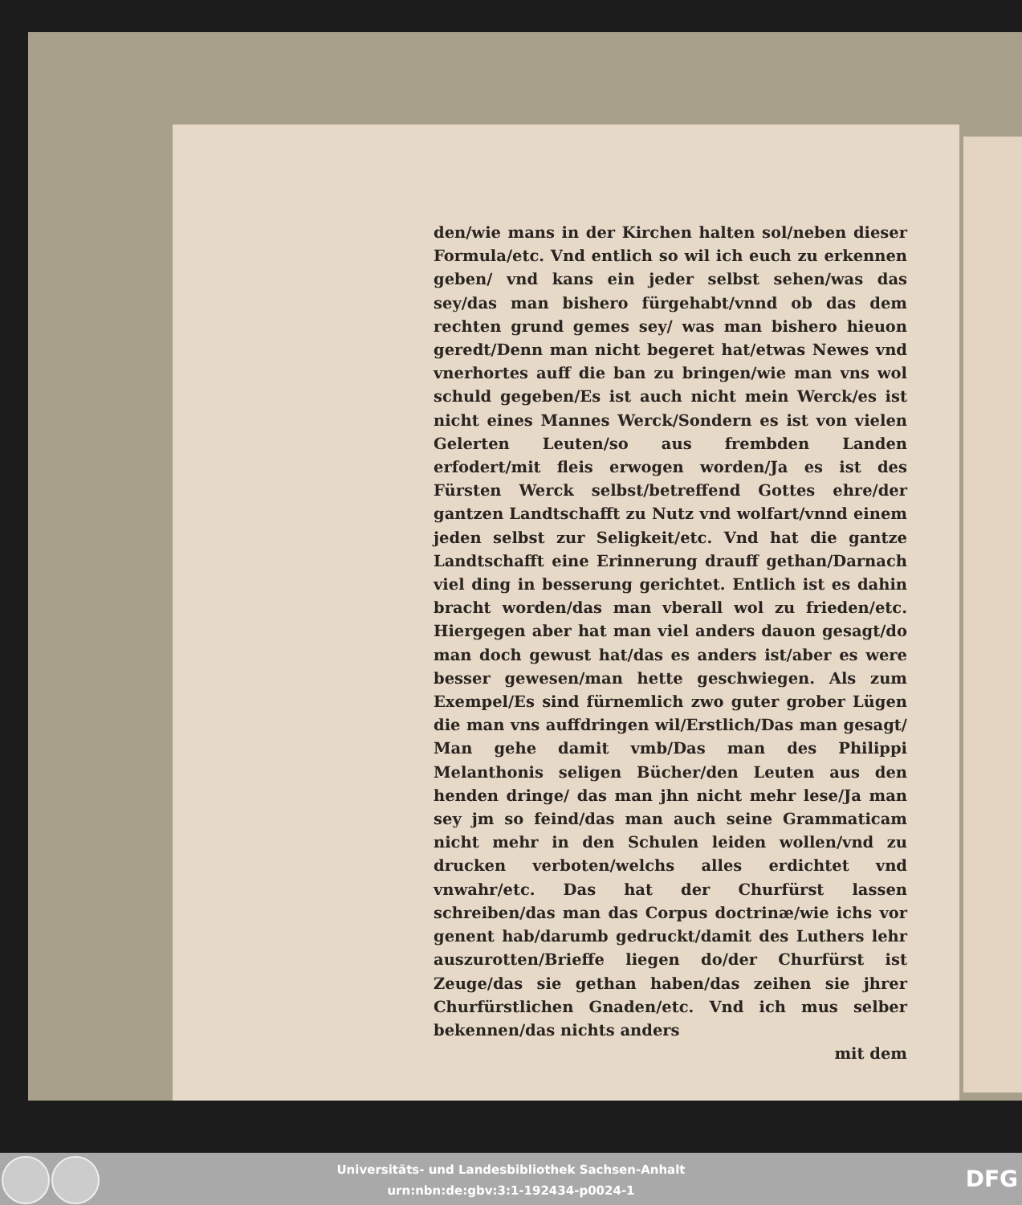den/wie mans in der Kirchen halten sol/neben dieser Formula/etc. Vnd entlich so wil ich euch zu erkennen geben/ vnd kans ein jeder selbst sehen/was das sey/das man bishero fürgehabt/vnnd ob das dem rechten grund gemes sey/ was man bishero hieuon geredt/Denn man nicht begeret hat/etwas Newes vnd vnerhortes auff die ban zu bringen/wie man vns wol schuld gegeben/Es ist auch nicht mein Werck/es ist nicht eines Mannes Werck/Sondern es ist von vielen Gelerten Leuten/so aus frembden Landen erfodert/mit fleis erwogen worden/Ja es ist des Fürsten Werck selbst/betreffend Gottes ehre/der gantzen Landtschafft zu Nutz vnd wolfart/vnnd einem jeden selbst zur Seligkeit/etc. Vnd hat die gantze Landtschafft eine Erinnerung drauff gethan/Darnach viel ding in besserung gerichtet. Entlich ist es dahin bracht worden/das man vberall wol zu frieden/etc. Hiergegen aber hat man viel anders dauon gesagt/do man doch gewust hat/das es anders ist/aber es were besser gewesen/man hette geschwiegen. Als zum Exempel/Es sind fürnemlich zwo guter grober Lügen die man vns auffdringen wil/Erstlich/Das man gesagt/ Man gehe damit vmb/Das man des Philippi Melanthonis seligen Bücher/den Leuten aus den henden dringe/ das man jhn nicht mehr lese/Ja man sey jm so feind/das man auch seine Grammaticam nicht mehr in den Schulen leiden wollen/vnd zu drucken verboten/welchs alles erdichtet vnd vnwahr/etc. Das hat der Churfürst lassen schreiben/das man das Corpus doctrinæ/wie ichs vor genent hab/darumb gedruckt/damit des Luthers lehr auszurotten/Brieffe liegen do/der Churfürst ist Zeuge/das sie gethan haben/das zeihen sie jhrer Churfürstlichen Gnaden/etc. Vnd ich mus selber bekennen/das nichts anders
mit dem
Universitäts- und Landesbibliothek Sachsen-Anhalt
urn:nbn:de:gbv:3:1-192434-p0024-1
DFG